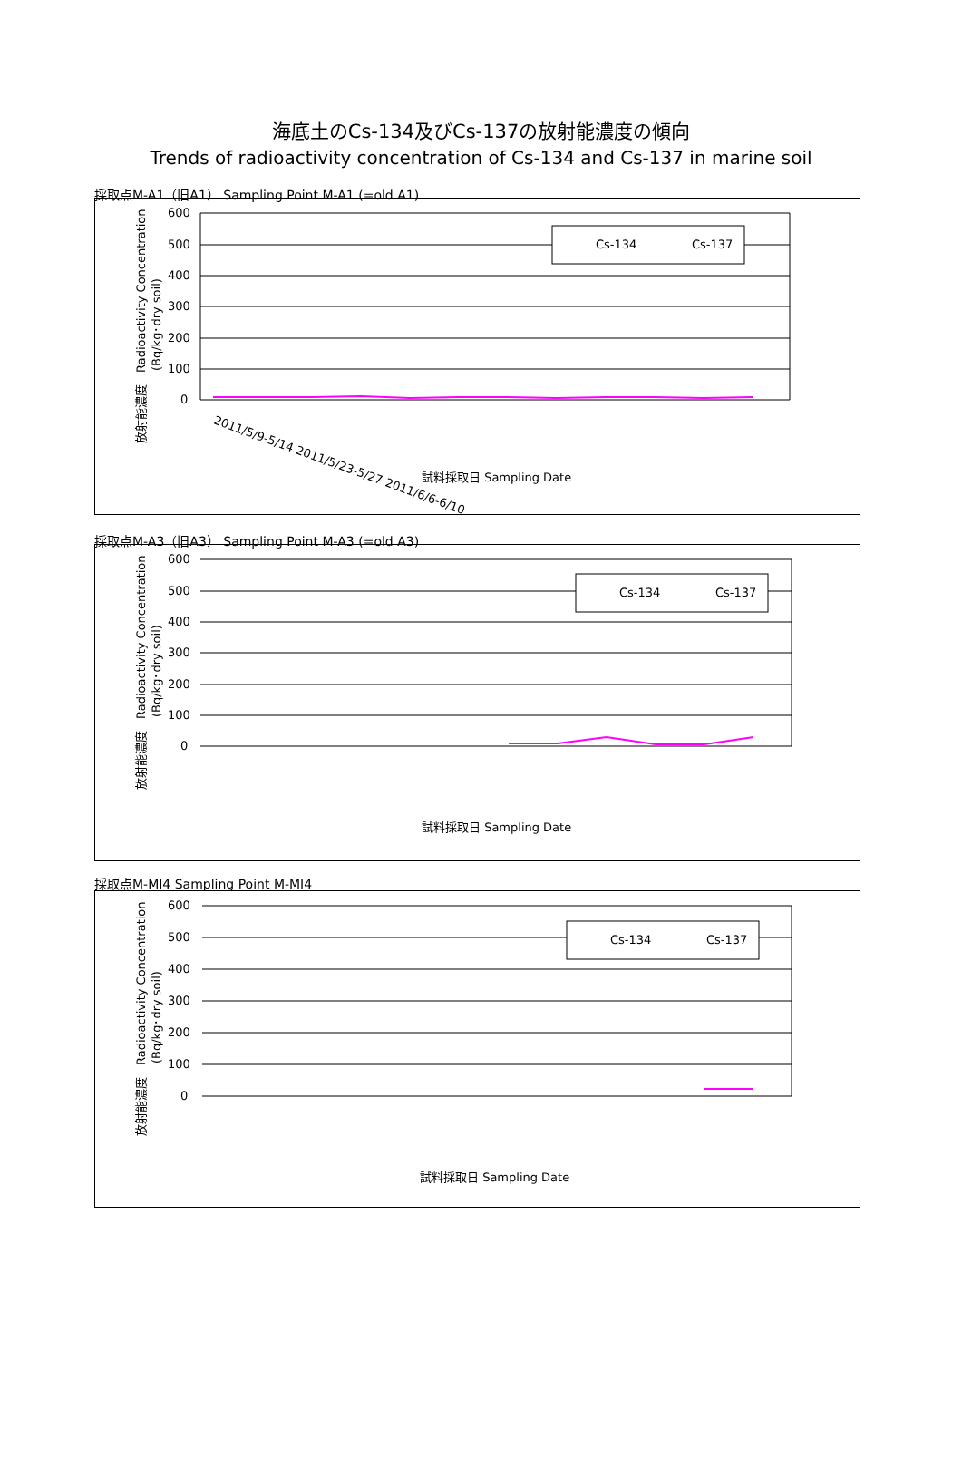海底土のCs-134及びCs-137の放射能濃度の傾向
Trends of radioactivity concentration of Cs-134 and Cs-137 in marine soil
採取点M-A1（旧A1） Sampling Point M-A1 (=old A1)
放射能濃度　Radioactivity Concentration
(Bq/kg･dry soil)
600
500
400
300
200
100
0
Cs-134
Cs-137
2011/5/9-5/14 2011/5/23-5/27 2011/6/6-6/10
試料採取日 Sampling Date
採取点M-A3（旧A3） Sampling Point M-A3 (=old A3)
放射能濃度　Radioactivity Concentration
(Bq/kg･dry soil)
600
500
400
300
200
100
0
Cs-134
Cs-137
試料採取日 Sampling Date
採取点M-MI4 Sampling Point M-MI4
放射能濃度　Radioactivity Concentration
(Bq/kg･dry soil)
600
500
400
300
200
100
0
Cs-134
Cs-137
試料採取日 Sampling Date